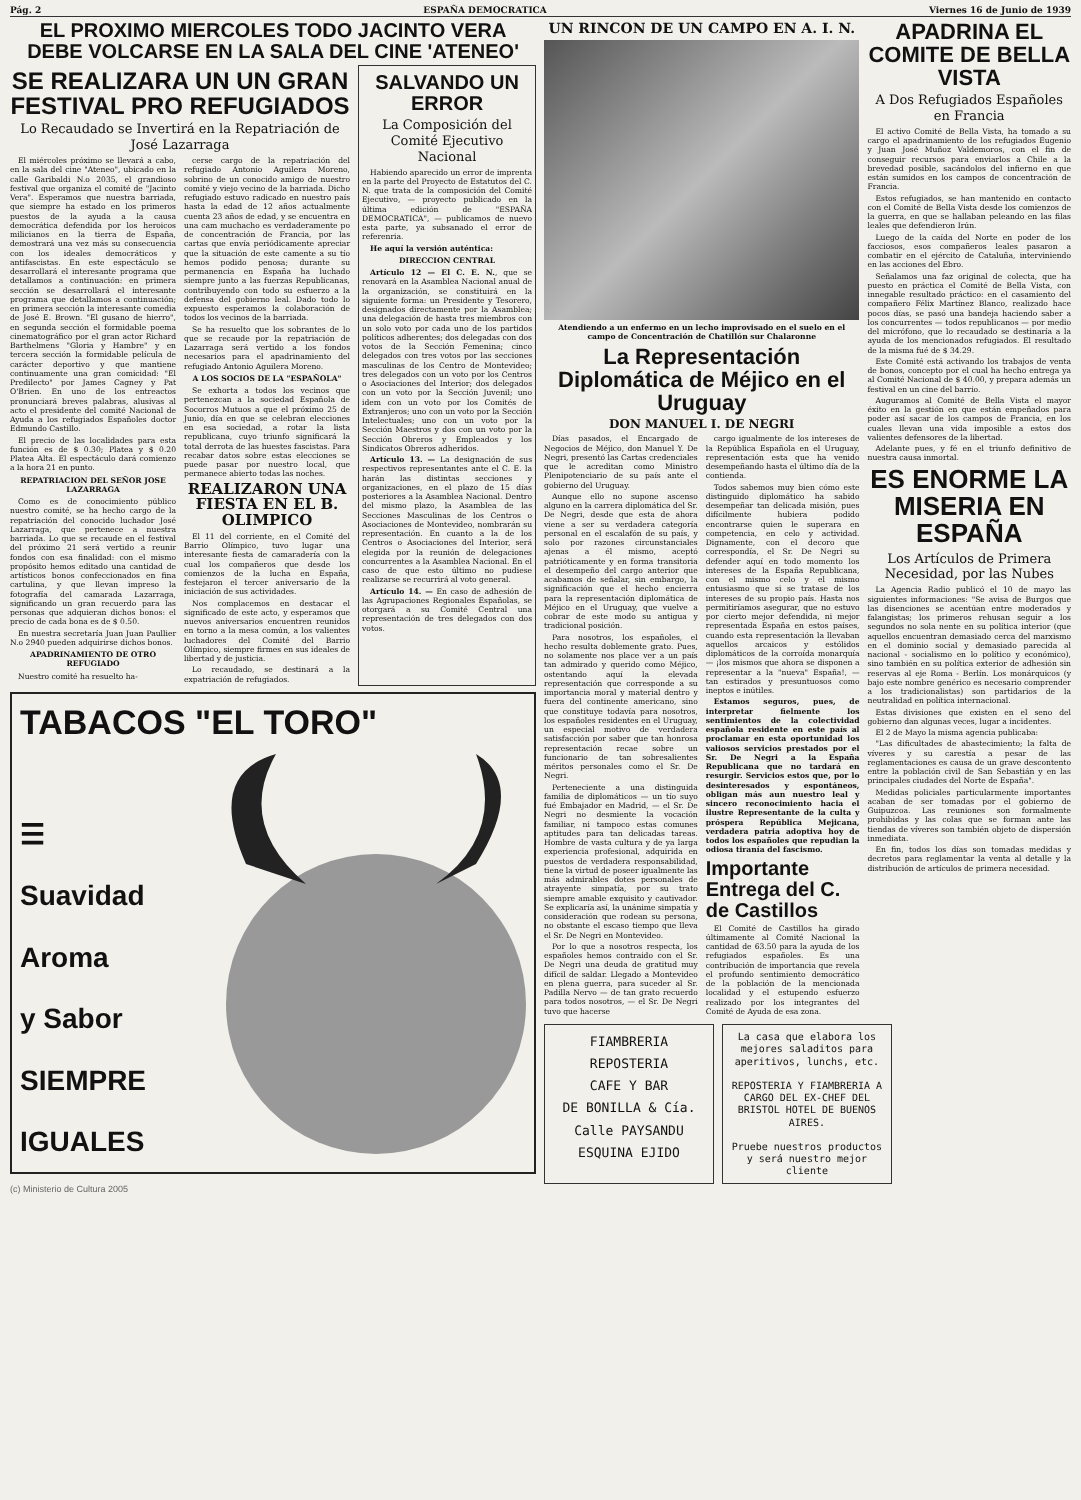Pág. 2 ESPAÑA DEMOCRATICA Viernes 16 de Junio de 1939
EL PROXIMO MIERCOLES TODO JACINTO VERA DEBE VOLCARSE EN LA SALA DEL CINE 'ATENEO'
SE REALIZARA UN UN GRAN FESTIVAL PRO REFUGIADOS
Lo Recaudado se Invertirá en la Repatriación de José Lazarraga
El miércoles próximo se llevará a cabo, en la sala del cine "Ateneo", ubicado en la calle Garibaldi N.o 2035, el grandioso festival que organiza el comité de "Jacinto Vera". Esperamos que nuestra barriada, que siempre ha estado en los primeros puestos de la ayuda a la causa democrática defendida por los heroicos milicianos en la tierra de España, demostrará una vez más su consecuencia con los ideales democráticos y antifascistas. En este espectáculo se desarrollará el interesante programa que detallamos a continuación: en primera sección se desarrollará el interesante programa que detallamos a continuación; en primera sección la interesante comedia de José E. Brown. "El gusano de hierro", en segunda sección el formidable poema cinematográfico por el gran actor Richard Barthelmens "Gloria y Hambre" y en tercera sección la formidable película de carácter deportivo y que mantiene continuamente una gran comicidad: "El Predilecto" por James Cagney y Pat O'Brien. En uno de los entreactos pronunciará breves palabras, alusivas al acto el presidente del comité Nacional de Ayuda a los refugiados Españoles doctor Edmundo Castillo.
El precio de las localidades para esta función es de $ 0.30; Platea y $ 0.20 Platea Alta. El espectáculo dará comienzo a la hora 21 en punto.
REPATRIACION DEL SEÑOR JOSE LAZARRAGA
Como es de conocimiento público nuestro comité, se ha hecho cargo de la repatriación del conocido luchador José Lazarraga, que pertenece a nuestra barriada. Lo que se recaude en el festival del próximo 21 será vertido a reunir fondos con esa finalidad: con el mismo propósito hemos editado una cantidad de artísticos bonos confeccionados en fina cartulina, y que llevan impreso la fotografía del camarada Lazarraga, significando un gran recuerdo para las personas que adquieran dichos bonos: el precio de cada bona es de $ 0.50.
En nuestra secretaría Juan Juan Paullier N.o 2940 pueden adquirirse dichos bonos.
APADRINAMIENTO DE OTRO REFUGIADO
Nuestro comité ha resuelto ha-
cerse cargo de la repatriación del refugiado Antonio Aguilera Moreno, sobrino de un conocido amigo de nuestro comité y viejo vecino de la barriada. Dicho refugiado estuvo radicado en nuestro país hasta la edad de 12 años actualmente cuenta 23 años de edad, y se encuentra en una cam muchacho es verdaderamente po de concentración de Francia, por las cartas que envía periódicamente apreciar que la situación de este camente a su tío hemos podido penosa; durante su permanencia en España ha luchado siempre junto a las fuerzas Republicanas, contribuyendo con todo su esfuerzo a la defensa del gobierno leal. Dado todo lo expuesto esperamos la colaboración de todos los vecinos de la barriada.
Se ha resuelto que los sobrantes de lo que se recaude por la repatriación de Lazarraga será vertido a los fondos necesarios para el apadrinamiento del refugiado Antonio Aguilera Moreno.
A LOS SOCIOS DE LA "ESPAÑOLA"
Se exhorta a todos los vecinos que pertenezcan a la sociedad Española de Socorros Mutuos a que el próximo 25 de Junio, día en que se celebran elecciones en esa sociedad, a rotar la lista republicana, cuyo triunfo significará la total derrota de las huestes fascistas. Para recabar datos sobre estas elecciones se puede pasar por nuestro local, que permanece abierto todas las noches.
REALIZARON UNA FIESTA EN EL B. OLIMPICO
El 11 del corriente, en el Comité del Barrio Olímpico, tuvo lugar una interesante fiesta de camaradería con la cual los compañeros que desde los comienzos de la lucha en España, festejaron el tercer aniversario de la iniciación de sus actividades.
Nos complacemos en destacar el significado de este acto, y esperamos que nuevos aniversarios encuentren reunidos en torno a la mesa común, a los valientes luchadores del Comité del Barrio Olímpico, siempre firmes en sus ideales de libertad y de justicia.
Lo recaudado, se destinará a la expatriación de refugiados.
SALVANDO UN ERROR
La Composición del Comité Ejecutivo Nacional
Habiendo aparecido un error de imprenta en la parte del Proyecto de Estatutos del C. N. que trata de la composición del Comité Ejecutivo, — proyecto publicado en la última edición de "ESPAÑA DEMOCRATICA", — publicamos de nuevo esta parte, ya subsanado el error de referenria.
He aquí la versión auténtica:
DIRECCION CENTRAL
Artículo 12 — El C. E. N., que se renovará en la Asamblea Nacional anual de la organización, se constituirá en la siguiente forma: un Presidente y Tesorero, designados directamente por la Asamblea; una delegación de hasta tres miembros con un solo voto por cada uno de los partidos políticos adherentes; dos delegadas con dos votos de la Sección Femenina; cinco delegados con tres votos por las secciones masculinas de los Centro de Montevideo; tres delegados con un voto por los Centros o Asociaciones del Interior; dos delegados con un voto por la Sección Juvenil; uno idem con un voto por los Comités de Extranjeros; uno con un voto por la Sección Intelectuales; uno con un voto por la Sección Maestros y dos con un voto por la Sección Obreros y Empleados y los Sindicatos Obreros adheridos.
Artículo 13. — La designación de sus respectivos representantes ante el C. E. la harán las distintas secciones y organizaciones, en el plazo de 15 días posteriores a la Asamblea Nacional. Dentro del mismo plazo, la Asamblea de las Secciones Masculinas de los Centros o Asociaciones de Montevideo, nombrarán su representación. En cuanto a la de los Centros o Asociaciones del Interior, será elegida por la reunión de delegaciones concurrentes a la Asamblea Nacional. En el caso de que esto último no pudiese realizarse se recurrirá al voto general.
Artículo 14. — En caso de adhesión de las Agrupaciones Regionales Españolas, se otorgará a su Comité Central una representación de tres delegados con dos votos.
TABACOS "EL TORO"
☰
Suavidad
Aroma
y Sabor
SIEMPRE
IGUALES
UN RINCON DE UN CAMPO EN A. I. N.
Atendiendo a un enfermo en un lecho improvisado en el suelo en el campo de Concentración de Chatillón sur Chalaronne
La Representación Diplomática de Méjico en el Uruguay
DON MANUEL I. DE NEGRI
Días pasados, el Encargado de Negocios de Méjico, don Manuel Y. De Negri, presentó las Cartas credenciales que le acreditan como Ministro Plenipotenciario de su país ante el gobierno del Uruguay.
Aunque ello no supone ascenso alguno en la carrera diplomática del Sr. De Negri, desde que esta de ahora viene a ser su verdadera categoría personal en el escalafón de su país, y solo por razones circunstanciales ajenas a él mismo, aceptó patrióticamente y en forma transitoria el desempeño del cargo anterior que acabamos de señalar, sin embargo, la significación que el hecho encierra para la representación diplomática de Méjico en el Uruguay, que vuelve a cobrar de este modo su antigua y tradicional posición.
Para nosotros, los españoles, el hecho resulta doblemente grato. Pues, no solamente nos place ver a un país tan admirado y querido como Méjico, ostentando aquí la elevada representación que corresponde a su importancia moral y material dentro y fuera del continente americano, sino que constituye todavía para nosotros, los españoles residentes en el Uruguay, un especial motivo de verdadera satisfacción por saber que tan honrosa representación recae sobre un funcionario de tan sobresalientes méritos personales como el Sr. De Negri.
Perteneciente a una distinguida familia de diplomáticos — un tío suyo fué Embajador en Madrid, — el Sr. De Negri no desmiente la vocación familiar, ni tampoco estas comunes aptitudes para tan delicadas tareas. Hombre de vasta cultura y de ya larga experiencia profesional, adquirida en puestos de verdadera responsabilidad, tiene la virtud de poseer igualmente las más admirables dotes personales de atrayente simpatía, por su trato siempre amable exquisito y cautivador. Se explicaría así, la unánime simpatía y consideración que rodean su persona, no obstante el escaso tiempo que lleva el Sr. De Negri en Montevideo.
Por lo que a nosotros respecta, los españoles hemos contraido con el Sr. De Negri una deuda de gratitud muy difícil de saldar. Llegado a Montevideo en plena guerra, para suceder al Sr. Padilla Nervo — de tan grato recuerdo para todos nosotros, — el Sr. De Negri tuvo que hacerse
cargo igualmente de los intereses de la República Española en el Uruguay, representación esta que ha venido desempeñando hasta el último día de la contienda.
Todos sabemos muy bien cómo este distinguido diplomático ha sabido desempeñar tan delicada misión, pues difícilmente hubiera podido encontrarse quien le superara en competencia, en celo y actividad. Dignamente, con el decoro que correspondía, el Sr. De Negri su defender aquí en todo momento los intereses de la España Republicana, con el mismo celo y el mismo entusiasmo que si se tratase de los intereses de su propio país. Hasta nos permitiríamos asegurar, que no estuvo por cierto mejor defendida, ni mejor representada España en estos países, cuando esta representación la llevaban aquellos arcaicos y estólidos diplomáticos de la corroída monarquía — ¡los mismos que ahora se disponen a representar a la "nueva" España!, — tan estirados y presuntuosos como ineptos e inútiles.
Estamos seguros, pues, de interpretar fielmente los sentimientos de la colectividad española residente en este país al proclamar en esta oportunidad los valiosos servicios prestados por el Sr. De Negri a la España Republicana que no tardará en resurgir. Servicios estos que, por lo desinteresados y espontáneos, obligan más aun nuestro leal y sincero reconocimiento hacia el ilustre Representante de la culta y próspera República Mejicana, verdadera patria adoptiva hoy de todos los españoles que repudian la odiosa tiranía del fascismo.
Importante Entrega del C. de Castillos
El Comité de Castillos ha girado últimamente al Comité Nacional la cantidad de 63.50 para la ayuda de los refugiados españoles. Es una contribución de importancia que revela el profundo sentimiento democrático de la población de la mencionada localidad y el estupendo esfuerzo realizado por los integrantes del Comité de Ayuda de esa zona.
APADRINA EL COMITE DE BELLA VISTA
A Dos Refugiados Españoles en Francia
El activo Comité de Bella Vista, ha tomado a su cargo el apadrinamiento de los refugiados Eugenio y Juan José Muñoz Valdemoros, con el fin de conseguir recursos para enviarlos a Chile a la brevedad posible, sacándolos del infierno en que están sumidos en los campos de concentración de Francia.
Estos refugiados, se han mantenido en contacto con el Comité de Bella Vista desde los comienzos de la guerra, en que se hallaban peleando en las filas leales que defendieron Irún.
Luego de la caída del Norte en poder de los facciosos, esos compañeros leales pasaron a combatir en el ejército de Cataluña, interviniendo en las acciones del Ebro.
Señalamos una faz original de colecta, que ha puesto en práctica el Comité de Bella Vista, con innegable resultado práctico: en el casamiento del compañero Félix Martínez Blanco, realizado hace pocos días, se pasó una bandeja haciendo saber a los concurrentes — todos republicanos — por medio del micrófono, que lo recaudado se destinaría a la ayuda de los mencionados refugiados. El resultado de la misma fué de $ 34.29.
Este Comité está activando los trabajos de venta de bonos, concepto por el cual ha hecho entrega ya al Comité Nacional de $ 40.00, y prepara además un festival en un cine del barrio.
Auguramos al Comité de Bella Vista el mayor éxito en la gestión en que están empeñados para poder así sacar de los campos de Francia, en los cuales llevan una vida imposible a estos dos valientes defensores de la libertad.
Adelante pues, y fé en el triunfo definitivo de nuestra causa inmortal.
ES ENORME LA MISERIA EN ESPAÑA
Los Artículos de Primera Necesidad, por las Nubes
La Agencia Radio publicó el 10 de mayo las siguientes informaciones: "Se avisa de Burgos que las disenciones se acentúan entre moderados y falangistas; los primeros rehusan seguir a los segundos no sola nente en su política interior (que aquellos encuentran demasiado cerca del marxismo en el dominio social y demasiado parecida al nacional - socialismo en lo político y económico), sino también en su política exterior de adhesión sin reservas al eje Roma - Berlín. Los monárquicos (y bajo este nombre genérico es necesario comprender a los tradicionalistas) son partidarios de la neutralidad en política internacional.
Estas divisiones que existen en el seno del gobierno dan algunas veces, lugar a incidentes.
El 2 de Mayo la misma agencia publicaba:
"Las dificultades de abastecimiento; la falta de víveres y su carestía a pesar de las reglamentaciones es causa de un grave descontento entre la población civil de San Sebastián y en las principales ciudades del Norte de España".
Medidas policiales particularmente importantes acaban de ser tomadas por el gobierno de Guipuzcoa. Las reuniones son formalmente prohibidas y las colas que se forman ante las tiendas de víveres son también objeto de dispersión inmediata.
En fin, todos los días son tomadas medidas y decretos para reglamentar la venta al detalle y la distribución de artículos de primera necesidad.
FIAMBRERIA
REPOSTERIA
CAFE Y BAR
DE BONILLA & Cía.
Calle PAYSANDU
ESQUINA EJIDO
La casa que elabora los mejores saladitos para aperitivos, lunchs, etc.
REPOSTERIA Y FIAMBRERIA A CARGO DEL EX-CHEF DEL BRISTOL HOTEL DE BUENOS AIRES.
Pruebe nuestros productos y será nuestro mejor cliente
(c) Ministerio de Cultura 2005